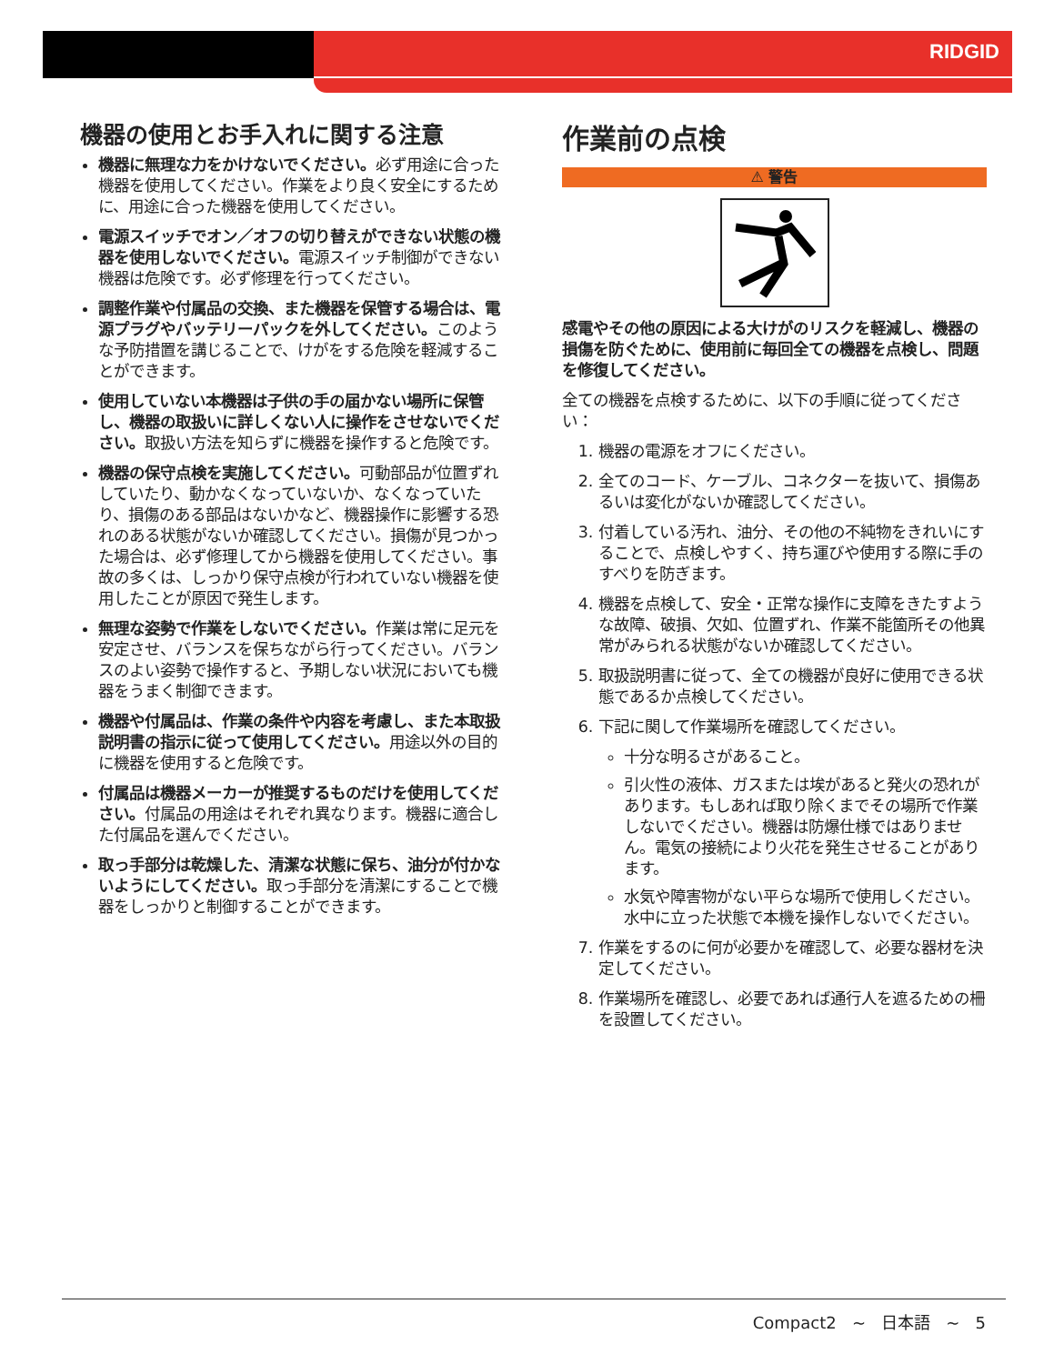RIDGID
機器の使用とお手入れに関する注意
機器に無理な力をかけないでください。必ず用途に合った機器を使用してください。作業をより良く安全にするために、用途に合った機器を使用してください。
電源スイッチでオン／オフの切り替えができない状態の機器を使用しないでください。電源スイッチ制御ができない機器は危険です。必ず修理を行ってください。
調整作業や付属品の交換、また機器を保管する場合は、電源プラグやバッテリーパックを外してください。このような予防措置を講じることで、けがをする危険を軽減することができます。
使用していない本機器は子供の手の届かない場所に保管し、機器の取扱いに詳しくない人に操作をさせないでください。取扱い方法を知らずに機器を操作すると危険です。
機器の保守点検を実施してください。可動部品が位置ずれしていたり、動かなくなっていないか、なくなっていたり、損傷のある部品はないかなど、機器操作に影響する恐れのある状態がないか確認してください。損傷が見つかった場合は、必ず修理してから機器を使用してください。事故の多くは、しっかり保守点検が行われていない機器を使用したことが原因で発生します。
無理な姿勢で作業をしないでください。作業は常に足元を安定させ、バランスを保ちながら行ってください。バランスのよい姿勢で操作すると、予期しない状況においても機器をうまく制御できます。
機器や付属品は、作業の条件や内容を考慮し、また本取扱説明書の指示に従って使用してください。用途以外の目的に機器を使用すると危険です。
付属品は機器メーカーが推奨するものだけを使用してください。付属品の用途はそれぞれ異なります。機器に適合した付属品を選んでください。
取っ手部分は乾燥した、清潔な状態に保ち、油分が付かないようにしてください。取っ手部分を清潔にすることで機器をしっかりと制御することができます。
作業前の点検
⚠ 警告
感電やその他の原因による大けがのリスクを軽減し、機器の損傷を防ぐために、使用前に毎回全ての機器を点検し、問題を修復してください。
全ての機器を点検するために、以下の手順に従ってください：
1. 機器の電源をオフにください。
2. 全てのコード、ケーブル、コネクターを抜いて、損傷あるいは変化がないか確認してください。
3. 付着している汚れ、油分、その他の不純物をきれいにすることで、点検しやすく、持ち運びや使用する際に手のすべりを防ぎます。
4. 機器を点検して、安全・正常な操作に支障をきたすような故障、破損、欠如、位置ずれ、作業不能箇所その他異常がみられる状態がないか確認してください。
5. 取扱説明書に従って、全ての機器が良好に使用できる状態であるか点検してください。
6. 下記に関して作業場所を確認してください。
十分な明るさがあること。
引火性の液体、ガスまたは埃があると発火の恐れがあります。もしあれば取り除くまでその場所で作業しないでください。機器は防爆仕様ではありません。電気の接続により火花を発生させることがあります。
水気や障害物がない平らな場所で使用しください。水中に立った状態で本機を操作しないでください。
7. 作業をするのに何が必要かを確認して、必要な器材を決定してください。
8. 作業場所を確認し、必要であれば通行人を遮るための柵を設置してください。
Compact2 ~ 日本語 ~ 5